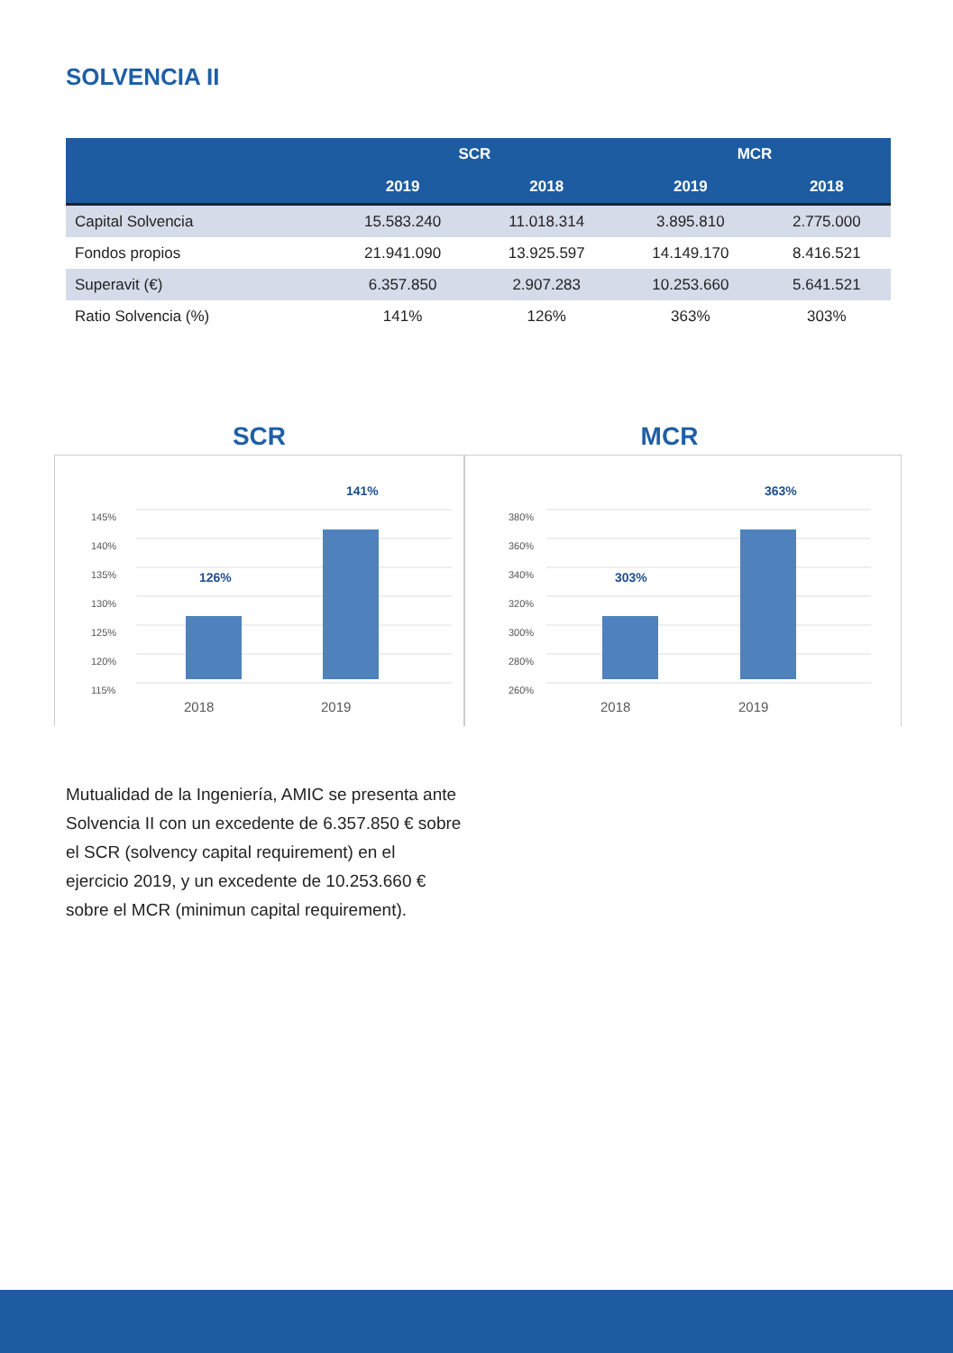SOLVENCIA II
| | SCR | | MCR | |
| --- | --- | --- | --- | --- |
| | 2019 | 2018 | 2019 | 2018 |
| Capital Solvencia | 15.583.240 | 11.018.314 | 3.895.810 | 2.775.000 |
| Fondos propios | 21.941.090 | 13.925.597 | 14.149.170 | 8.416.521 |
| Superavit (€) | 6.357.850 | 2.907.283 | 10.253.660 | 5.641.521 |
| Ratio Solvencia (%) | 141% | 126% | 363% | 303% |
SCR
145%
140%
135%
130%
125%
120%
115%
126%
141%
2018
2019
MCR
380%
360%
340%
320%
300%
280%
260%
303%
363%
2018
2019
Mutualidad de la Ingeniería, AMIC se presenta ante Solvencia II con un excedente de 6.357.850 € sobre el SCR (solvency capital requirement) en el ejercicio 2019, y un excedente de 10.253.660 € sobre el MCR (minimun capital requirement).